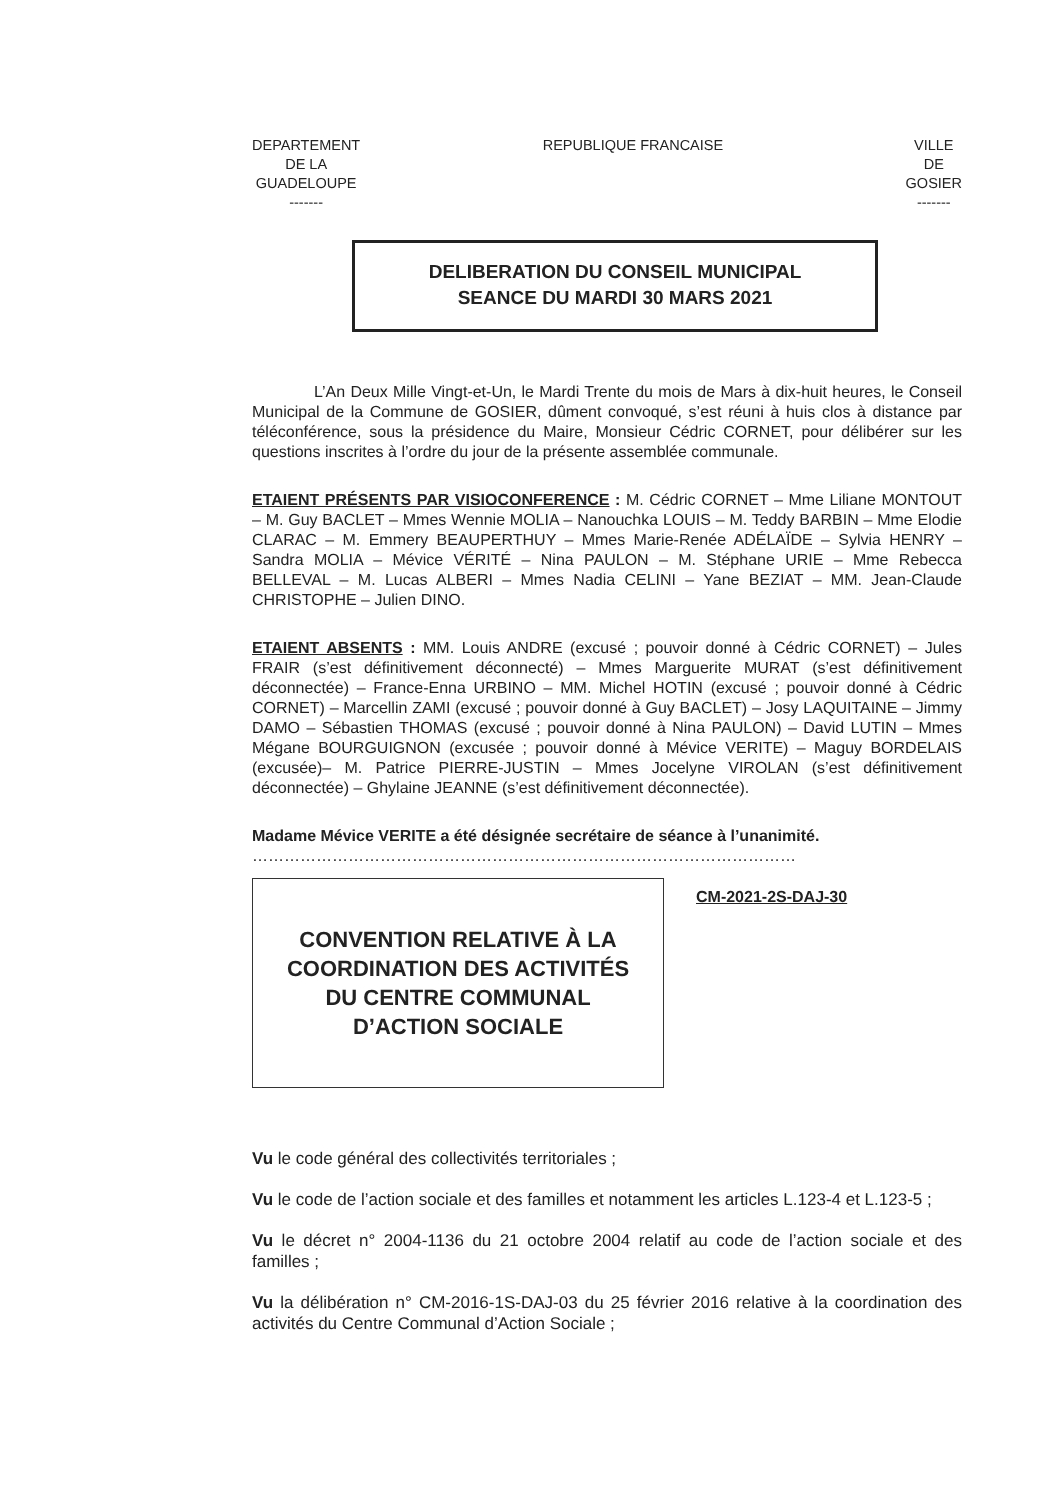DEPARTEMENT
DE LA
GUADELOUPE
-------
REPUBLIQUE FRANCAISE VILLE
DE
GOSIER
-------
DELIBERATION DU CONSEIL MUNICIPAL
SEANCE DU MARDI 30 MARS 2021
L’An Deux Mille Vingt-et-Un, le Mardi Trente du mois de Mars à dix-huit heures, le Conseil Municipal de la Commune de GOSIER, dûment convoqué, s’est réuni à huis clos à distance par téléconférence, sous la présidence du Maire, Monsieur Cédric CORNET, pour délibérer sur les questions inscrites à l’ordre du jour de la présente assemblée communale.
ETAIENT PRÉSENTS PAR VISIOCONFERENCE : M. Cédric CORNET – Mme Liliane MONTOUT – M. Guy BACLET – Mmes Wennie MOLIA – Nanouchka LOUIS – M. Teddy BARBIN – Mme Elodie CLARAC – M. Emmery BEAUPERTHUY – Mmes Marie-Renée ADÉLAÏDE – Sylvia HENRY – Sandra MOLIA – Mévice VÉRITÉ – Nina PAULON – M. Stéphane URIE – Mme Rebecca BELLEVAL – M. Lucas ALBERI – Mmes Nadia CELINI – Yane BEZIAT – MM. Jean-Claude CHRISTOPHE – Julien DINO.
ETAIENT ABSENTS : MM. Louis ANDRE (excusé ; pouvoir donné à Cédric CORNET) – Jules FRAIR (s’est définitivement déconnecté) – Mmes Marguerite MURAT (s’est définitivement déconnectée) – France-Enna URBINO – MM. Michel HOTIN (excusé ; pouvoir donné à Cédric CORNET) – Marcellin ZAMI (excusé ; pouvoir donné à Guy BACLET) – Josy LAQUITAINE – Jimmy DAMO – Sébastien THOMAS (excusé ; pouvoir donné à Nina PAULON) – David LUTIN – Mmes Mégane BOURGUIGNON (excusée ; pouvoir donné à Mévice VERITE) – Maguy BORDELAIS (excusée)– M. Patrice PIERRE-JUSTIN – Mmes Jocelyne VIROLAN (s’est définitivement déconnectée) – Ghylaine JEANNE (s’est définitivement déconnectée).
Madame Mévice VERITE a été désignée secrétaire de séance à l’unanimité.
…………………………………………………………………………………………
CONVENTION RELATIVE À LA
COORDINATION DES ACTIVITÉS
DU CENTRE COMMUNAL
D’ACTION SOCIALE
CM-2021-2S-DAJ-30
Vu le code général des collectivités territoriales ;
Vu le code de l’action sociale et des familles et notamment les articles L.123-4 et L.123-5 ;
Vu le décret n° 2004-1136 du 21 octobre 2004 relatif au code de l’action sociale et des familles ;
Vu la délibération n° CM-2016-1S-DAJ-03 du 25 février 2016 relative à la coordination des activités du Centre Communal d’Action Sociale ;